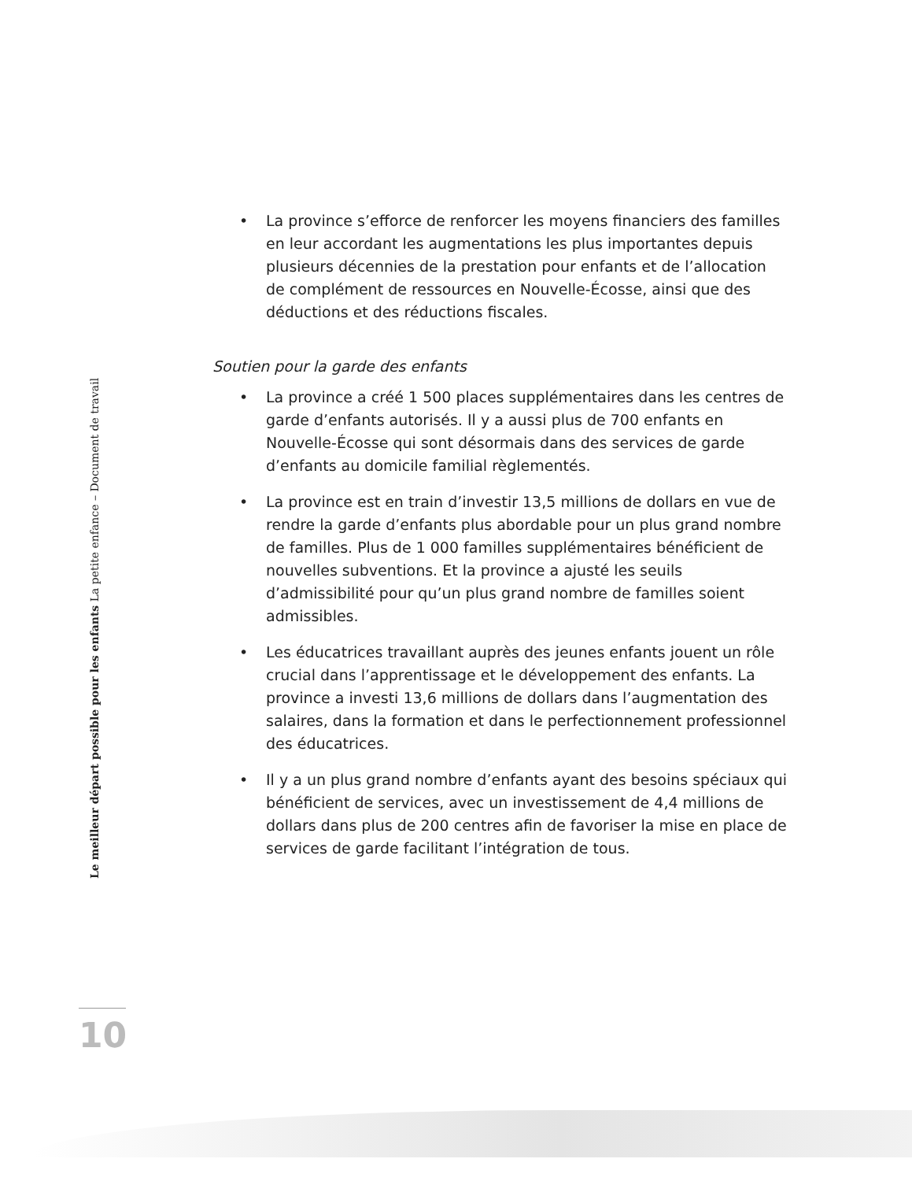• La province s’efforce de renforcer les moyens financiers des familles en leur accordant les augmentations les plus importantes depuis plusieurs décennies de la prestation pour enfants et de l’allocation de complément de ressources en Nouvelle-Écosse, ainsi que des déductions et des réductions fiscales.
Soutien pour la garde des enfants
• La province a créé 1 500 places supplémentaires dans les centres de garde d’enfants autorisés. Il y a aussi plus de 700 enfants en Nouvelle-Écosse qui sont désormais dans des services de garde d’enfants au domicile familial règlementés.
• La province est en train d’investir 13,5 millions de dollars en vue de rendre la garde d’enfants plus abordable pour un plus grand nombre de familles. Plus de 1 000 familles supplémentaires bénéficient de nouvelles subventions. Et la province a ajusté les seuils d’admissibilité pour qu’un plus grand nombre de familles soient admissibles.
• Les éducatrices travaillant auprès des jeunes enfants jouent un rôle crucial dans l’apprentissage et le développement des enfants. La province a investi 13,6 millions de dollars dans l’augmentation des salaires, dans la formation et dans le perfectionnement professionnel des éducatrices.
• Il y a un plus grand nombre d’enfants ayant des besoins spéciaux qui bénéficient de services, avec un investissement de 4,4 millions de dollars dans plus de 200 centres afin de favoriser la mise en place de services de garde facilitant l’intégration de tous.
Le meilleur départ possible pour les enfants La petite enfance – Document de travail
10